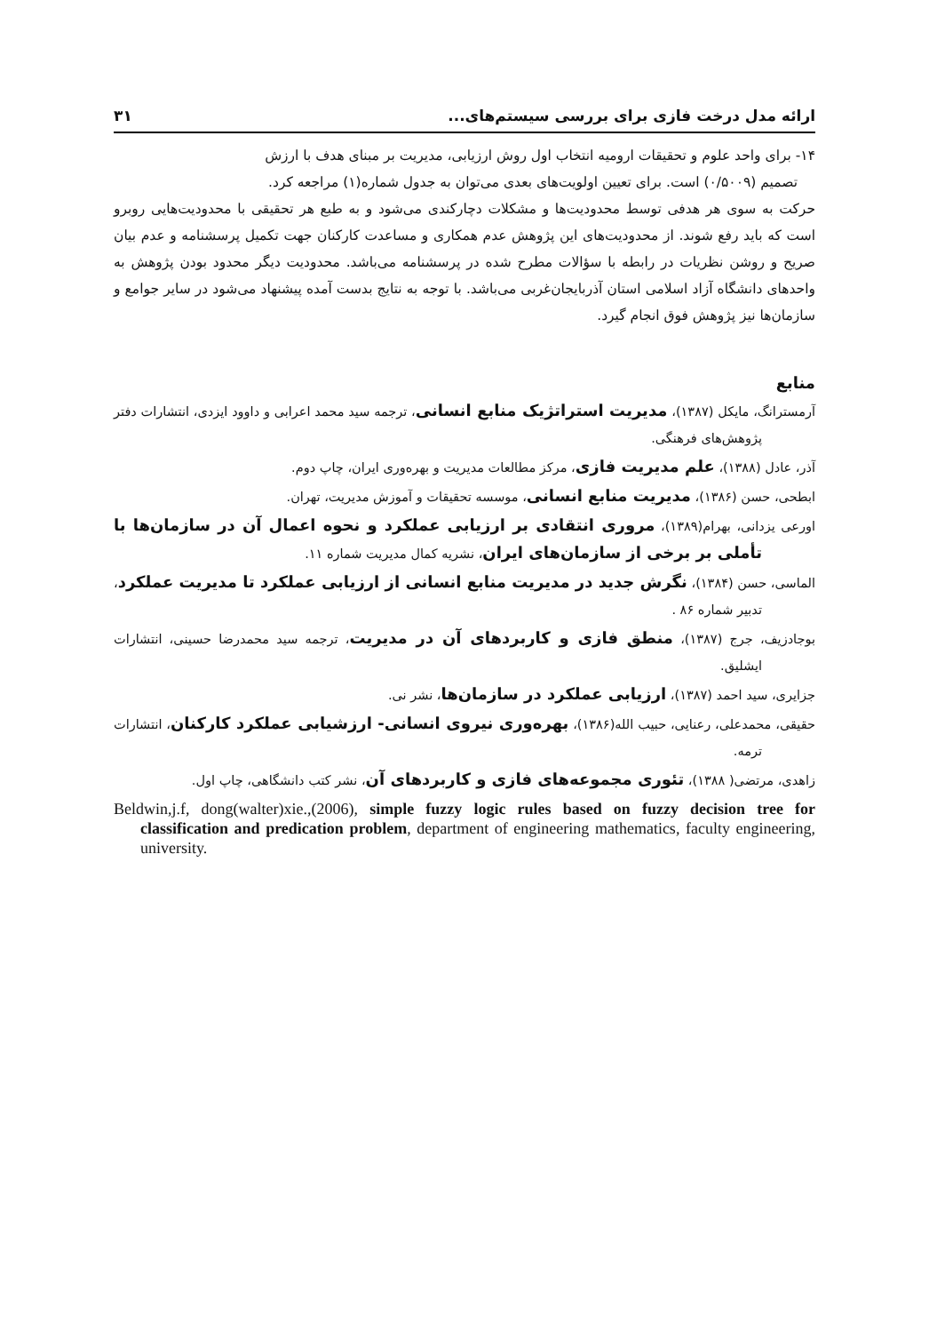ارائه مدل درخت فازی برای بررسی سیستم‌های... ۳۱
۱۴- برای واحد علوم و تحقیقات ارومیه انتخاب اول روش ارزیابی، مدیریت بر مبنای هدف با ارزش
تصمیم (۰/۵۰۰۹) است. برای تعیین اولویت‌های بعدی می‌توان به جدول شماره(۱) مراجعه کرد.
حرکت به سوی هر هدفی توسط محدودیت‌ها و مشکلات دچارکندی می‌شود و به طبع هر تحقیقی با محدودیت‌هایی روبرو است که باید رفع شوند. از محدودیت‌های این پژوهش عدم همکاری و مساعدت کارکنان جهت تکمیل پرسشنامه و عدم بیان صریح و روشن نظریات در رابطه با سؤالات مطرح شده در پرسشنامه می‌باشد. محدودیت دیگر محدود بودن پژوهش به واحدهای دانشگاه آزاد اسلامی استان آذربایجان‌غربی می‌باشد. با توجه به نتایج بدست آمده پیشنهاد می‌شود در سایر جوامع و سازمان‌ها نیز پژوهش فوق انجام گیرد.
منابع
آرمسترانگ، مایکل (۱۳۸۷)، مدیریت استراتژیک منابع انسانی، ترجمه سید محمد اعرابی و داوود ایزدی، انتشارات دفتر پژوهش‌های فرهنگی.
آذر، عادل (۱۳۸۸)، علم مدیریت فازی، مرکز مطالعات مدیریت و بهره‌وری ایران، چاپ دوم.
ابطحی، حسن (۱۳۸۶)، مدیریت منابع انسانی، موسسه تحقیقات و آموزش مدیریت، تهران.
اورعی یزدانی، بهرام(۱۳۸۹)، مروری انتقادی بر ارزیابی عملکرد و نحوه اعمال آن در سازمان‌ها با تأملی بر برخی از سازمان‌های ایران، نشریه کمال مدیریت شماره ۱۱.
الماسی، حسن (۱۳۸۴)، نگرش جدید در مدیریت منابع انسانی از ارزیابی عملکرد تا مدیریت عملکرد، تدبیر شماره ۸۶ .
بوجادزیف، جرج (۱۳۸۷)، منطق فازی و کاربردهای آن در مدیریت، ترجمه سید محمدرضا حسینی، انتشارات ایشلیق.
جزایری، سید احمد (۱۳۸۷)، ارزیابی عملکرد در سازمان‌ها، نشر نی.
حقیقی، محمدعلی، رعنایی، حبیب الله(۱۳۸۶)، بهره‌وری نیروی انسانی- ارزشیابی عملکرد کارکنان، انتشارات ترمه.
زاهدی، مرتضی( ۱۳۸۸)، تئوری مجموعه‌های فازی و کاربردهای آن، نشر کتب دانشگاهی، چاپ اول.
Beldwin,j.f, dong(walter)xie.,(2006), simple fuzzy logic rules based on fuzzy decision tree for classification and predication problem, department of engineering mathematics, faculty engineering, university.